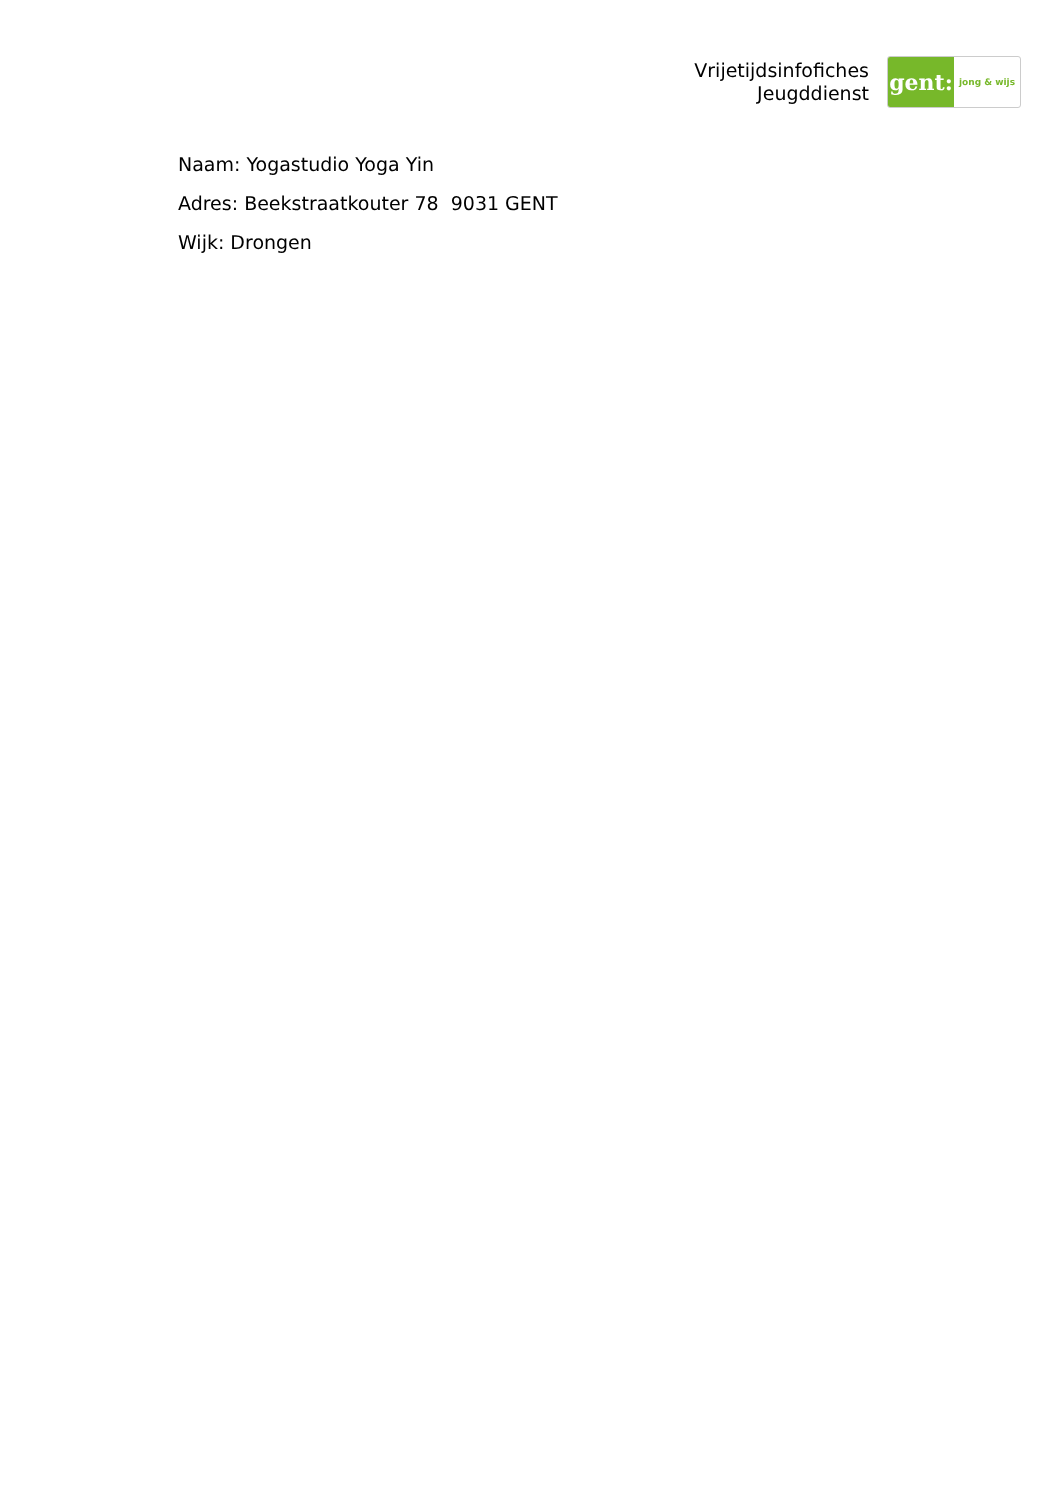Vrijetijdsinfofiches
Jeugddienst
gent:
jong & wijs
Naam: Yogastudio Yoga Yin
Adres: Beekstraatkouter 78 9031 GENT
Wijk: Drongen